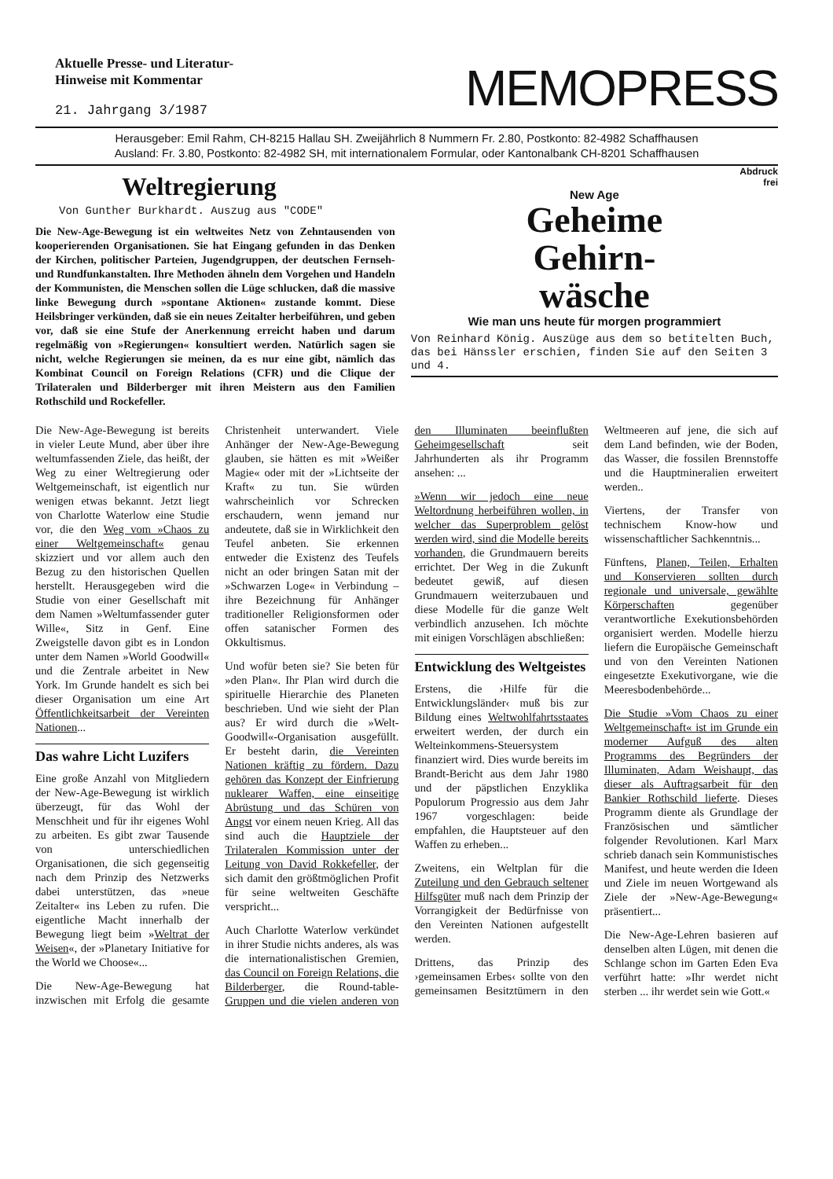Aktuelle Presse- und Literatur-
Hinweise mit Kommentar
21. Jahrgang 3/1987
MEMOPRESS
Herausgeber: Emil Rahm, CH-8215 Hallau SH. Zweijährlich 8 Nummern Fr. 2.80, Postkonto: 82-4982 Schaffhausen
Ausland: Fr. 3.80, Postkonto: 82-4982 SH, mit internationalem Formular, oder Kantonalbank CH-8201 Schaffhausen
Weltregierung
Von Gunther Burkhardt. Auszug aus "CODE"
Die New-Age-Bewegung ist ein weltweites Netz von Zehntausenden von kooperierenden Organisationen. Sie hat Eingang gefunden in das Denken der Kirchen, politischer Parteien, Jugendgruppen, der deutschen Fernseh- und Rundfunkanstalten. Ihre Methoden ähneln dem Vorgehen und Handeln der Kommunisten, die Menschen sollen die Lüge schlucken, daß die massive linke Bewegung durch »spontane Aktionen« zustande kommt. Diese Heilsbringer verkünden, daß sie ein neues Zeitalter herbeiführen, und geben vor, daß sie eine Stufe der Anerkennung erreicht haben und darum regelmäßig von »Regierungen« konsultiert werden. Natürlich sagen sie nicht, welche Regierungen sie meinen, da es nur eine gibt, nämlich das Kombinat Council on Foreign Relations (CFR) und die Clique der Trilateralen und Bilderberger mit ihren Meistern aus den Familien Rothschild und Rockefeller.
Abdruck
frei
New Age
Geheime
Gehirn-
wäsche
Wie man uns heute für morgen programmiert
Von Reinhard König. Auszüge aus dem so betitelten Buch, das bei Hänssler erschien, finden Sie auf den Seiten 3 und 4.
Die New-Age-Bewegung ist bereits in vieler Leute Mund, aber über ihre weltumfassenden Ziele, das heißt, der Weg zu einer Weltregierung oder Weltgemeinschaft, ist eigentlich nur wenigen etwas bekannt. Jetzt liegt von Charlotte Waterlow eine Studie vor, die den Weg vom »Chaos zu einer Weltgemeinschaft« genau skizziert und vor allem auch den Bezug zu den historischen Quellen herstellt. Herausgegeben wird die Studie von einer Gesellschaft mit dem Namen »Weltumfassender guter Wille«, Sitz in Genf. Eine Zweigstelle davon gibt es in London unter dem Namen »World Goodwill« und die Zentrale arbeitet in New York. Im Grunde handelt es sich bei dieser Organisation um eine Art Öffentlichkeitsarbeit der Vereinten Nationen...
Das wahre Licht Luzifers
Eine große Anzahl von Mitgliedern der New-Age-Bewegung ist wirklich überzeugt, für das Wohl der Menschheit und für ihr eigenes Wohl zu arbeiten. Es gibt zwar Tausende von unterschiedlichen Organisationen, die sich gegenseitig nach dem Prinzip des Netzwerks dabei unterstützen, das »neue Zeitalter« ins Leben zu rufen. Die eigentliche Macht innerhalb der Bewegung liegt beim »Weltrat der Weisen«, der »Planetary Initiative for the World we Choose«...
Die New-Age-Bewegung hat inzwischen mit Erfolg die gesamte Christenheit unterwandert. Viele Anhänger der New-Age-Bewegung glauben, sie hätten es mit »Weißer Magie« oder mit der »Lichtseite der Kraft« zu tun. Sie würden wahrscheinlich vor Schrecken erschaudern, wenn jemand nur andeutete, daß sie in Wirklichkeit den Teufel anbeten. Sie erkennen entweder die Existenz des Teufels nicht an oder bringen Satan mit der »Schwarzen Loge« in Verbindung – ihre Bezeichnung für Anhänger traditioneller Religionsformen oder offen satanischer Formen des Okkultismus.
Und wofür beten sie? Sie beten für »den Plan«. Ihr Plan wird durch die spirituelle Hierarchie des Planeten beschrieben. Und wie sieht der Plan aus? Er wird durch die »Welt-Goodwill«-Organisation ausgefüllt. Er besteht darin, die Vereinten Nationen kräftig zu fördern. Dazu gehören das Konzept der Einfrierung nuklearer Waffen, eine einseitige Abrüstung und das Schüren von Angst vor einem neuen Krieg. All das sind auch die Hauptziele der Trilateralen Kommission unter der Leitung von David Rokkefeller, der sich damit den größtmöglichen Profit für seine weltweiten Geschäfte verspricht...
Auch Charlotte Waterlow verkündet in ihrer Studie nichts anderes, als was die internationalistischen Gremien, das Council on Foreign Relations, die Bilderberger, die Round-table-Gruppen und die vielen anderen von den Illuminaten beeinflußten Geheimgesellschaft seit Jahrhunderten als ihr Programm ansehen: ...
»Wenn wir jedoch eine neue Weltordnung herbeiführen wollen, in welcher das Superproblem gelöst werden wird, sind die Modelle bereits vorhanden, die Grundmauern bereits errichtet. Der Weg in die Zukunft bedeutet gewiß, auf diesen Grundmauern weiterzubauen und diese Modelle für die ganze Welt verbindlich anzusehen. Ich möchte mit einigen Vorschlägen abschließen:
Entwicklung des Weltgeistes
Erstens, die ›Hilfe für die Entwicklungsländer‹ muß bis zur Bildung eines Weltwohlfahrtsstaates erweitert werden, der durch ein Welteinkommens-Steuersystem finanziert wird. Dies wurde bereits im Brandt-Bericht aus dem Jahr 1980 und der päpstlichen Enzyklika Populorum Progressio aus dem Jahr 1967 vorgeschlagen: beide empfahlen, die Hauptsteuer auf den Waffen zu erheben...
Zweitens, ein Weltplan für die Zuteilung und den Gebrauch seltener Hilfsgüter muß nach dem Prinzip der Vorrangigkeit der Bedürfnisse von den Vereinten Nationen aufgestellt werden.
Drittens, das Prinzip des ›gemeinsamen Erbes‹ sollte von den gemeinsamen Besitztümern in den Weltmeeren auf jene, die sich auf dem Land befinden, wie der Boden, das Wasser, die fossilen Brennstoffe und die Hauptmineralien erweitert werden..
Viertens, der Transfer von technischem Know-how und wissenschaftlicher Sachkenntnis...
Fünftens, Planen, Teilen, Erhalten und Konservieren sollten durch regionale und universale, gewählte Körperschaften gegenüber verantwortliche Exekutionsbehörden organisiert werden. Modelle hierzu liefern die Europäische Gemeinschaft und von den Vereinten Nationen eingesetzte Exekutivorgane, wie die Meeresbodenbehörde...
Die Studie »Vom Chaos zu einer Weltgemeinschaft« ist im Grunde ein moderner Aufguß des alten Programms des Begründers der Illuminaten, Adam Weishaupt, das dieser als Auftragsarbeit für den Bankier Rothschild lieferte. Dieses Programm diente als Grundlage der Französischen und sämtlicher folgender Revolutionen. Karl Marx schrieb danach sein Kommunistisches Manifest, und heute werden die Ideen und Ziele im neuen Wortgewand als Ziele der »New-Age-Bewegung« präsentiert...
Die New-Age-Lehren basieren auf denselben alten Lügen, mit denen die Schlange schon im Garten Eden Eva verführt hatte: »Ihr werdet nicht sterben ... ihr werdet sein wie Gott.«